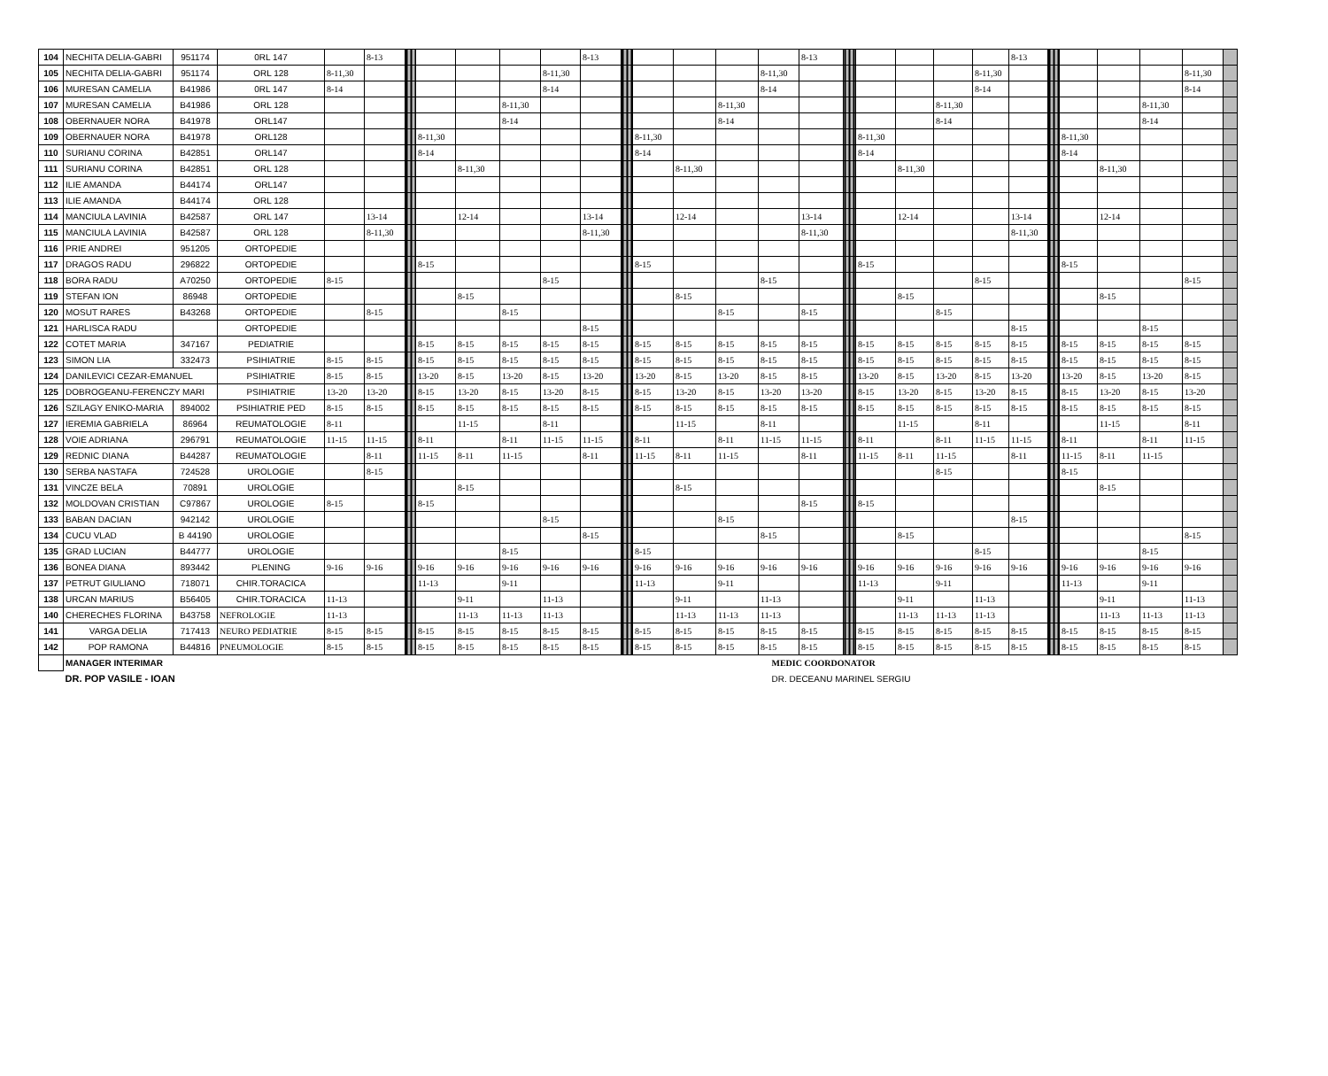| 104 | NECHITA DELIA-GABRI | 951174 | 0RL 147 | | 8-13 | | | | | | 8-13 | | | | | | 8-13 | | | | | | 8-13 | | | | | | |
| 105 | NECHITA DELIA-GABRI | 951174 | ORL 128 | 8-11,30 | | | | | | 8-11,30 | | | | | | 8-11,30 | | | | | | 8-11,30 | | | | | | 8-11,30 | |
| 106 | MURESAN CAMELIA | B41986 | 0RL 147 | 8-14 | | | | | | 8-14 | | | | | | 8-14 | | | | | | 8-14 | | | | | | 8-14 | |
| 107 | MURESAN CAMELIA | B41986 | ORL 128 | | | | | | 8-11,30 | | | | | | 8-11,30 | | | | | | 8-11,30 | | | | | | 8-11,30 | | |
| 108 | OBERNAUER NORA | B41978 | ORL147 | | | | | | 8-14 | | | | | | 8-14 | | | | | | 8-14 | | | | | | 8-14 | | |
| 109 | OBERNAUER NORA | B41978 | ORL128 | | | | 8-11,30 | | | | | | 8-11,30 | | | | | | 8-11,30 | | | | | | 8-11,30 | | | | |
| 110 | SURIANU CORINA | B42851 | ORL147 | | | | 8-14 | | | | | | 8-14 | | | | | | 8-14 | | | | | | 8-14 | | | | |
| 111 | SURIANU CORINA | B42851 | ORL 128 | | | | | 8-11,30 | | | | | | 8-11,30 | | | | | | 8-11,30 | | | | | | 8-11,30 | | | |
| 112 | ILIE AMANDA | B44174 | ORL147 | | | | | | | | | | | | | | | | | | | | | | | | | | |
| 113 | ILIE AMANDA | B44174 | ORL 128 | | | | | | | | | | | | | | | | | | | | | | | | | | |
| 114 | MANCIULA LAVINIA | B42587 | ORL 147 | | 13-14 | | | 12-14 | | | 13-14 | | | 12-14 | | | 13-14 | | | 12-14 | | | 13-14 | | | 12-14 | | | |
| 115 | MANCIULA LAVINIA | B42587 | ORL 128 | | 8-11,30 | | | | | | 8-11,30 | | | | | | 8-11,30 | | | | | | 8-11,30 | | | | | | |
| 116 | PRIE ANDREI | 951205 | ORTOPEDIE | | | | | | | | | | | | | | | | | | | | | | | | | | |
| 117 | DRAGOS RADU | 296822 | ORTOPEDIE | | | | 8-15 | | | | | | 8-15 | | | | | | 8-15 | | | | | | 8-15 | | | | |
| 118 | BORA RADU | A70250 | ORTOPEDIE | 8-15 | | | | | | 8-15 | | | | | | 8-15 | | | | | | 8-15 | | | | | | 8-15 | |
| 119 | STEFAN ION | 86948 | ORTOPEDIE | | | | | 8-15 | | | | | | 8-15 | | | | | | 8-15 | | | | | | 8-15 | | | |
| 120 | MOSUT RARES | B43268 | ORTOPEDIE | | 8-15 | | | | 8-15 | | | | | | 8-15 | | 8-15 | | | | 8-15 | | | | | | | | |
| 121 | HARLISCA RADU | | ORTOPEDIE | | | | | | | | 8-15 | | | | | | | | | | | | 8-15 | | | | 8-15 | | |
| 122 | COTET MARIA | 347167 | PEDIATRIE | | | | 8-15 | 8-15 | 8-15 | 8-15 | 8-15 | | 8-15 | 8-15 | 8-15 | 8-15 | 8-15 | | 8-15 | 8-15 | 8-15 | 8-15 | 8-15 | | 8-15 | 8-15 | 8-15 | 8-15 | |
| 123 | SIMON LIA | 332473 | PSIHIATRIE | 8-15 | 8-15 | | 8-15 | 8-15 | 8-15 | 8-15 | 8-15 | | 8-15 | 8-15 | 8-15 | 8-15 | 8-15 | | 8-15 | 8-15 | 8-15 | 8-15 | 8-15 | | 8-15 | 8-15 | 8-15 | 8-15 | |
| 124 | DANILEVICI CEZAR-EMANUEL | | PSIHIATRIE | 8-15 | 8-15 | | 13-20 | 8-15 | 13-20 | 8-15 | 13-20 | | 13-20 | 8-15 | 13-20 | 8-15 | 8-15 | | 13-20 | 8-15 | 13-20 | 8-15 | 13-20 | | 13-20 | 8-15 | 13-20 | 8-15 | |
| 125 | DOBROGEANU-FERENCZY MARI | | PSIHIATRIE | 13-20 | 13-20 | | 8-15 | 13-20 | 8-15 | 13-20 | 8-15 | | 8-15 | 13-20 | 8-15 | 13-20 | 13-20 | | 8-15 | 13-20 | 8-15 | 13-20 | 8-15 | | 8-15 | 13-20 | 8-15 | 13-20 | |
| 126 | SZILAGY ENIKO-MARIA | 894002 | PSIHIATRIE PED | 8-15 | 8-15 | | 8-15 | 8-15 | 8-15 | 8-15 | 8-15 | | 8-15 | 8-15 | 8-15 | 8-15 | 8-15 | | 8-15 | 8-15 | 8-15 | 8-15 | 8-15 | | 8-15 | 8-15 | 8-15 | 8-15 | |
| 127 | IEREMIA GABRIELA | 86964 | REUMATOLOGIE | 8-11 | | | | 11-15 | | 8-11 | | | | 11-15 | | 8-11 | | | | 11-15 | | 8-11 | | | | 11-15 | | 8-11 | |
| 128 | VOIE ADRIANA | 296791 | REUMATOLOGIE | 11-15 | 11-15 | | 8-11 | | 8-11 | 11-15 | 11-15 | | 8-11 | | 8-11 | 11-15 | 11-15 | | 8-11 | | 8-11 | 11-15 | 11-15 | | 8-11 | | 8-11 | 11-15 | |
| 129 | REDNIC DIANA | B44287 | REUMATOLOGIE | | 8-11 | | 11-15 | 8-11 | 11-15 | | 8-11 | | 11-15 | 8-11 | 11-15 | | 8-11 | | 11-15 | 8-11 | 11-15 | | 8-11 | | 11-15 | 8-11 | 11-15 | | |
| 130 | SERBA NASTAFA | 724528 | UROLOGIE | | 8-15 | | | | | | | | | | | | | | | | 8-15 | | | | 8-15 | | | | |
| 131 | VINCZE BELA | 70891 | UROLOGIE | | | | | 8-15 | | | | | | 8-15 | | | | | | | | | | | | 8-15 | | | |
| 132 | MOLDOVAN CRISTIAN | C97867 | UROLOGIE | 8-15 | | | 8-15 | | | | | | | | | | 8-15 | | 8-15 | | | | | | | | | | |
| 133 | BABAN DACIAN | 942142 | UROLOGIE | | | | | | | 8-15 | | | | | 8-15 | | | | | | | | 8-15 | | | | | | |
| 134 | CUCU VLAD | B 44190 | UROLOGIE | | | | | | | | 8-15 | | | | | 8-15 | | | | 8-15 | | | | | | | | 8-15 | |
| 135 | GRAD LUCIAN | B44777 | UROLOGIE | | | | | | 8-15 | | | | 8-15 | | | | | | | | | 8-15 | | | | | 8-15 | | |
| 136 | BONEA DIANA | 893442 | PLENING | 9-16 | 9-16 | | 9-16 | 9-16 | 9-16 | 9-16 | 9-16 | | 9-16 | 9-16 | 9-16 | 9-16 | 9-16 | | 9-16 | 9-16 | 9-16 | 9-16 | 9-16 | | 9-16 | 9-16 | 9-16 | 9-16 | |
| 137 | PETRUT GIULIANO | 718071 | CHIR.TORACICA | | | | 11-13 | | 9-11 | | | | 11-13 | | 9-11 | | | | 11-13 | | 9-11 | | | | 11-13 | | 9-11 | | |
| 138 | URCAN MARIUS | B56405 | CHIR.TORACICA | 11-13 | | | | 9-11 | | 11-13 | | | | 9-11 | | 11-13 | | | | 9-11 | | 11-13 | | | | 9-11 | | 11-13 | |
| 140 | CHERECHES FLORINA | B43758 | NEFROLOGIE | 11-13 | | | | 11-13 | 11-13 | 11-13 | | | | 11-13 | 11-13 | 11-13 | | | | 11-13 | 11-13 | 11-13 | | | | 11-13 | 11-13 | 11-13 | |
| 141 | VARGA DELIA | 717413 | NEURO PEDIATRIE | 8-15 | 8-15 | | 8-15 | 8-15 | 8-15 | 8-15 | 8-15 | | 8-15 | 8-15 | 8-15 | 8-15 | 8-15 | | 8-15 | 8-15 | 8-15 | 8-15 | 8-15 | | 8-15 | 8-15 | 8-15 | 8-15 | |
| 142 | POP RAMONA | B44816 | PNEUMOLOGIE | 8-15 | 8-15 | | 8-15 | 8-15 | 8-15 | 8-15 | 8-15 | | 8-15 | 8-15 | 8-15 | 8-15 | 8-15 | | 8-15 | 8-15 | 8-15 | 8-15 | 8-15 | | 8-15 | 8-15 | 8-15 | 8-15 | |
| | MANAGER INTERIMAR | | | | | | | | | | | MEDIC COORDONATOR | | | | | | | | | | | | | | | | | |
| | DR. POP VASILE - IOAN | | | | | | | | | | | DR. DECEANU MARINEL SERGIU | | | | | | | | | | | | | | | | | |